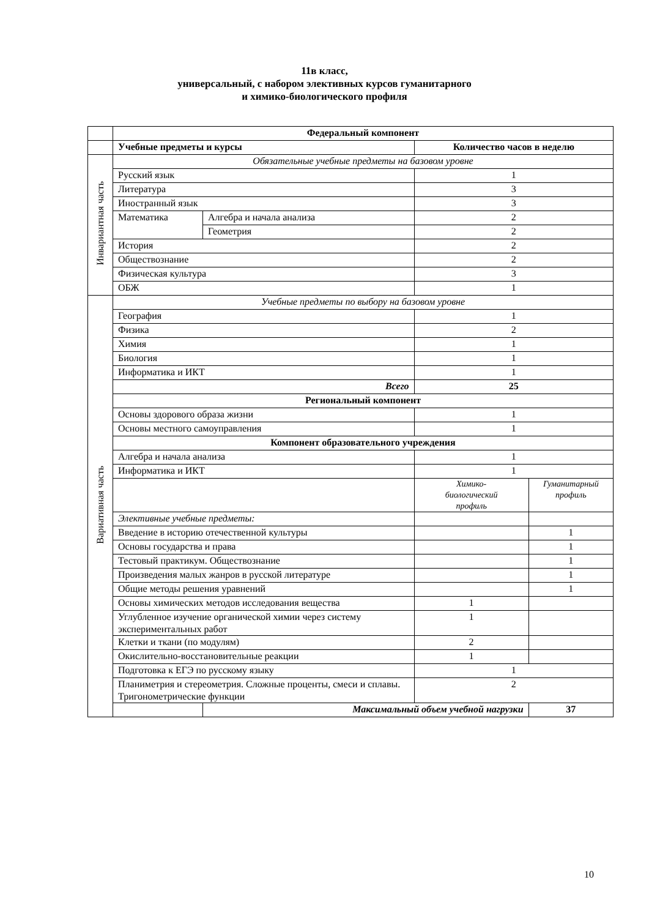11в класс,
универсальный, с набором элективных курсов гуманитарного
и химико-биологического профиля
| | Федеральный компонент | | | |
| | Учебные предметы и курсы | | Количество часов в неделю | |
| Инвариантная часть | Обязательные учебные предметы на базовом уровне | | | |
| | Русский язык | | 1 | |
| | Литература | | 3 | |
| | Иностранный язык | | 3 | |
| | Математика | Алгебра и начала анализа | 2 | |
| | | Геометрия | 2 | |
| | История | | 2 | |
| | Обществознание | | 2 | |
| | Физическая культура | | 3 | |
| | ОБЖ | | 1 | |
| Вариативная часть | Учебные предметы по выбору на базовом уровне | | | |
| | География | | 1 | |
| | Физика | | 2 | |
| | Химия | | 1 | |
| | Биология | | 1 | |
| | Информатика и ИКТ | | 1 | |
| | Всего | | 25 | |
| | Региональный компонент | | | |
| | Основы здорового образа жизни | | 1 | |
| | Основы местного самоуправления | | 1 | |
| | Компонент образовательного учреждения | | | |
| | Алгебра и начала анализа | | 1 | |
| | Информатика и ИКТ | | 1 | |
| | | | Химико- биологический профиль | Гуманитарный профиль |
| | Элективные учебные предметы: | | | |
| | Введение в историю отечественной культуры | | | 1 |
| | Основы государства и права | | | 1 |
| | Тестовый практикум. Обществознание | | | 1 |
| | Произведения малых жанров в русской литературе | | | 1 |
| | Общие методы решения уравнений | | | 1 |
| | Основы химических методов исследования вещества | | 1 | |
| | Углубленное изучение органической химии через систему экспериментальных работ | | 1 | |
| | Клетки и ткани (по модулям) | | 2 | |
| | Окислительно-восстановительные реакции | | 1 | |
| | Подготовка к ЕГЭ по русскому языку | | 1 | |
| | Планиметрия и стереометрия. Сложные проценты, смеси и сплавы. Тригонометрические функции | | 2 | |
| | | Максимальный объем учебной нагрузки | | 37 |
10